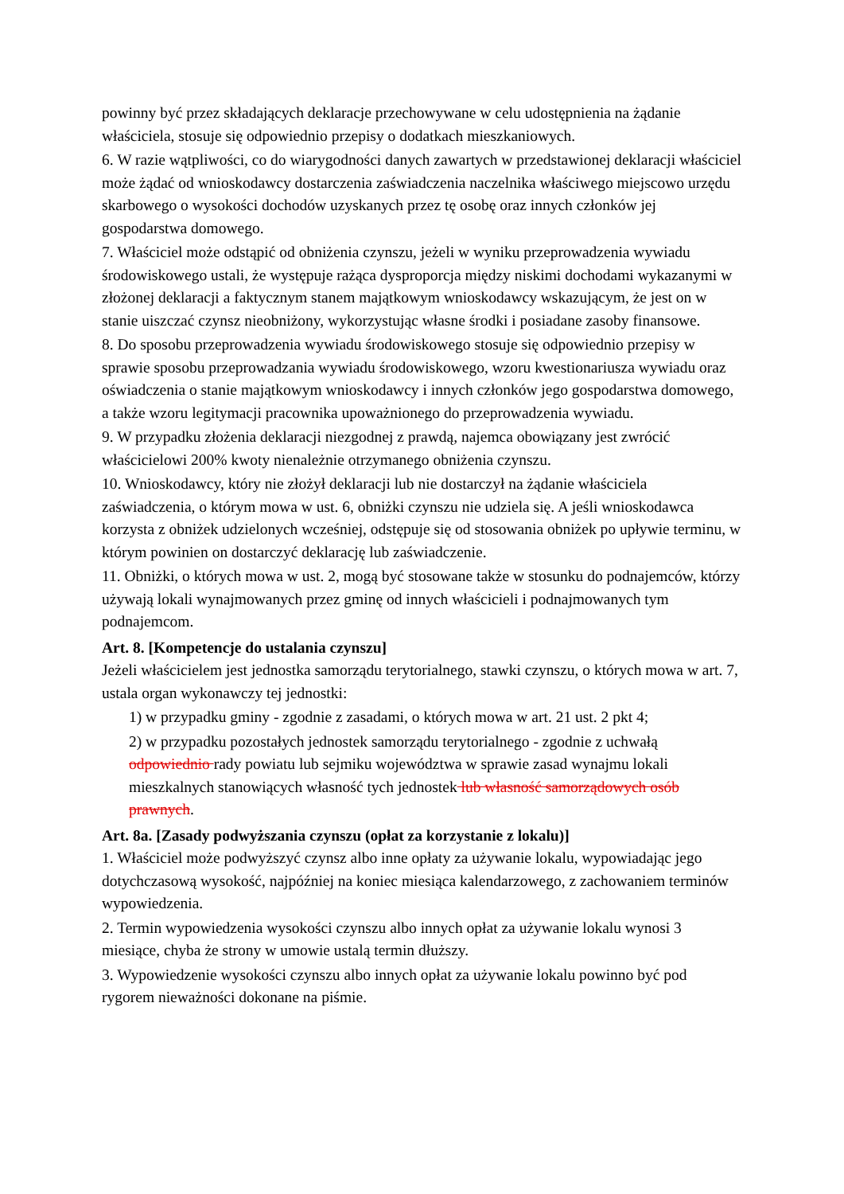powinny być przez składających deklaracje przechowywane w celu udostępnienia na żądanie właściciela, stosuje się odpowiednio przepisy o dodatkach mieszkaniowych.
6. W razie wątpliwości, co do wiarygodności danych zawartych w przedstawionej deklaracji właściciel może żądać od wnioskodawcy dostarczenia zaświadczenia naczelnika właściwego miejscowo urzędu skarbowego o wysokości dochodów uzyskanych przez tę osobę oraz innych członków jej gospodarstwa domowego.
7. Właściciel może odstąpić od obniżenia czynszu, jeżeli w wyniku przeprowadzenia wywiadu środowiskowego ustali, że występuje rażąca dysproporcja między niskimi dochodami wykazanymi w złożonej deklaracji a faktycznym stanem majątkowym wnioskodawcy wskazującym, że jest on w stanie uiszczać czynsz nieobniżony, wykorzystując własne środki i posiadane zasoby finansowe.
8. Do sposobu przeprowadzenia wywiadu środowiskowego stosuje się odpowiednio przepisy w sprawie sposobu przeprowadzania wywiadu środowiskowego, wzoru kwestionariusza wywiadu oraz oświadczenia o stanie majątkowym wnioskodawcy i innych członków jego gospodarstwa domowego, a także wzoru legitymacji pracownika upoważnionego do przeprowadzenia wywiadu.
9. W przypadku złożenia deklaracji niezgodnej z prawdą, najemca obowiązany jest zwrócić właścicielowi 200% kwoty nienależnie otrzymanego obniżenia czynszu.
10. Wnioskodawcy, który nie złożył deklaracji lub nie dostarczył na żądanie właściciela zaświadczenia, o którym mowa w ust. 6, obniżki czynszu nie udziela się. A jeśli wnioskodawca korzysta z obniżek udzielonych wcześniej, odstępuje się od stosowania obniżek po upływie terminu, w którym powinien on dostarczyć deklarację lub zaświadczenie.
11. Obniżki, o których mowa w ust. 2, mogą być stosowane także w stosunku do podnajemców, którzy używają lokali wynajmowanych przez gminę od innych właścicieli i podnajmowanych tym podnajemcom.
Art. 8. [Kompetencje do ustalania czynszu]
Jeżeli właścicielem jest jednostka samorządu terytorialnego, stawki czynszu, o których mowa w art. 7, ustala organ wykonawczy tej jednostki:
1) w przypadku gminy - zgodnie z zasadami, o których mowa w art. 21 ust. 2 pkt 4;
2) w przypadku pozostałych jednostek samorządu terytorialnego - zgodnie z uchwałą odpowiednio rady powiatu lub sejmiku województwa w sprawie zasad wynajmu lokali mieszkalnych stanowiących własność tych jednostek lub własność samorządowych osób prawnych.
Art. 8a. [Zasady podwyższania czynszu (opłat za korzystanie z lokalu)]
1. Właściciel może podwyższyć czynsz albo inne opłaty za używanie lokalu, wypowiadając jego dotychczasową wysokość, najpóźniej na koniec miesiąca kalendarzowego, z zachowaniem terminów wypowiedzenia.
2. Termin wypowiedzenia wysokości czynszu albo innych opłat za używanie lokalu wynosi 3 miesiące, chyba że strony w umowie ustalą termin dłuższy.
3. Wypowiedzenie wysokości czynszu albo innych opłat za używanie lokalu powinno być pod rygorem nieważności dokonane na piśmie.